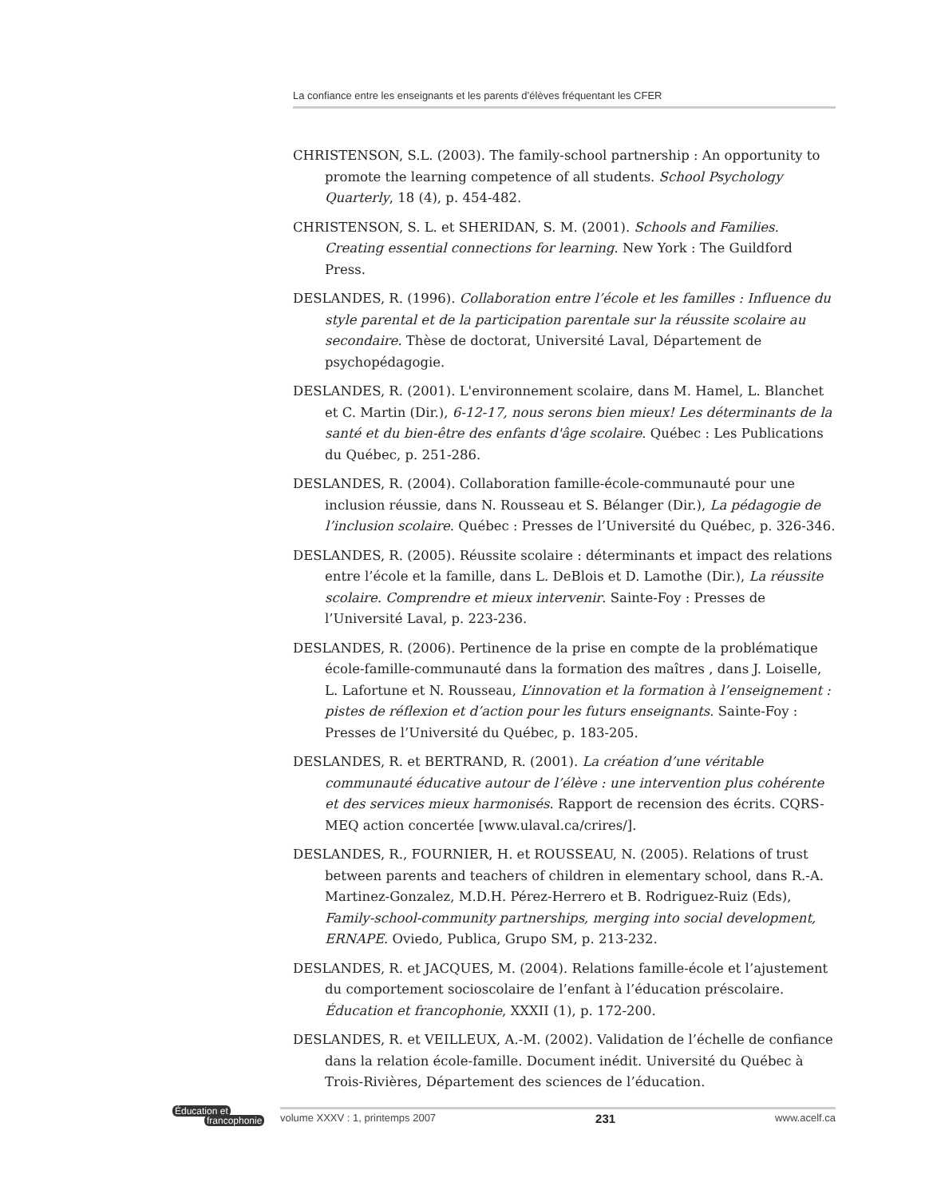La confiance entre les enseignants et les parents d’élèves fréquentant les CFER
CHRISTENSON, S.L. (2003). The family-school partnership : An opportunity to promote the learning competence of all students. School Psychology Quarterly, 18 (4), p. 454-482.
CHRISTENSON, S. L. et SHERIDAN, S. M. (2001). Schools and Families. Creating essential connections for learning. New York : The Guildford Press.
DESLANDES, R. (1996). Collaboration entre l’école et les familles : Influence du style parental et de la participation parentale sur la réussite scolaire au secondaire. Thèse de doctorat, Université Laval, Département de psychopédagogie.
DESLANDES, R. (2001). L'environnement scolaire, dans M. Hamel, L. Blanchet et C. Martin (Dir.), 6-12-17, nous serons bien mieux! Les déterminants de la santé et du bien-être des enfants d'âge scolaire. Québec : Les Publications du Québec, p. 251-286.
DESLANDES, R. (2004). Collaboration famille-école-communauté pour une inclusion réussie, dans N. Rousseau et S. Bélanger (Dir.), La pédagogie de l’inclusion scolaire. Québec : Presses de l’Université du Québec, p. 326-346.
DESLANDES, R. (2005). Réussite scolaire : déterminants et impact des relations entre l’école et la famille, dans L. DeBlois et D. Lamothe (Dir.), La réussite scolaire. Comprendre et mieux intervenir. Sainte-Foy : Presses de l’Université Laval, p. 223-236.
DESLANDES, R. (2006). Pertinence de la prise en compte de la problématique école-famille-communauté dans la formation des maîtres , dans J. Loiselle, L. Lafortune et N. Rousseau, L’innovation et la formation à l’enseignement : pistes de réflexion et d’action pour les futurs enseignants. Sainte-Foy : Presses de l’Université du Québec, p. 183-205.
DESLANDES, R. et BERTRAND, R. (2001). La création d’une véritable communauté éducative autour de l’élève : une intervention plus cohérente et des services mieux harmonisés. Rapport de recension des écrits. CQRS-MEQ action concertée [www.ulaval.ca/crires/].
DESLANDES, R., FOURNIER, H. et ROUSSEAU, N. (2005). Relations of trust between parents and teachers of children in elementary school, dans R.-A. Martinez-Gonzalez, M.D.H. Pérez-Herrero et B. Rodriguez-Ruiz (Eds), Family-school-community partnerships, merging into social development, ERNAPE. Oviedo, Publica, Grupo SM, p. 213-232.
DESLANDES, R. et JACQUES, M. (2004). Relations famille-école et l’ajustement du comportement socioscolaire de l’enfant à l’éducation préscolaire. Éducation et francophonie, XXXII (1), p. 172-200.
DESLANDES, R. et VEILLEUX, A.-M. (2002). Validation de l’échelle de confiance dans la relation école-famille. Document inédit. Université du Québec à Trois-Rivières, Département des sciences de l’éducation.
Éducation et
francophonie
volume XXXV : 1, printemps 2007 231 www.acelf.ca